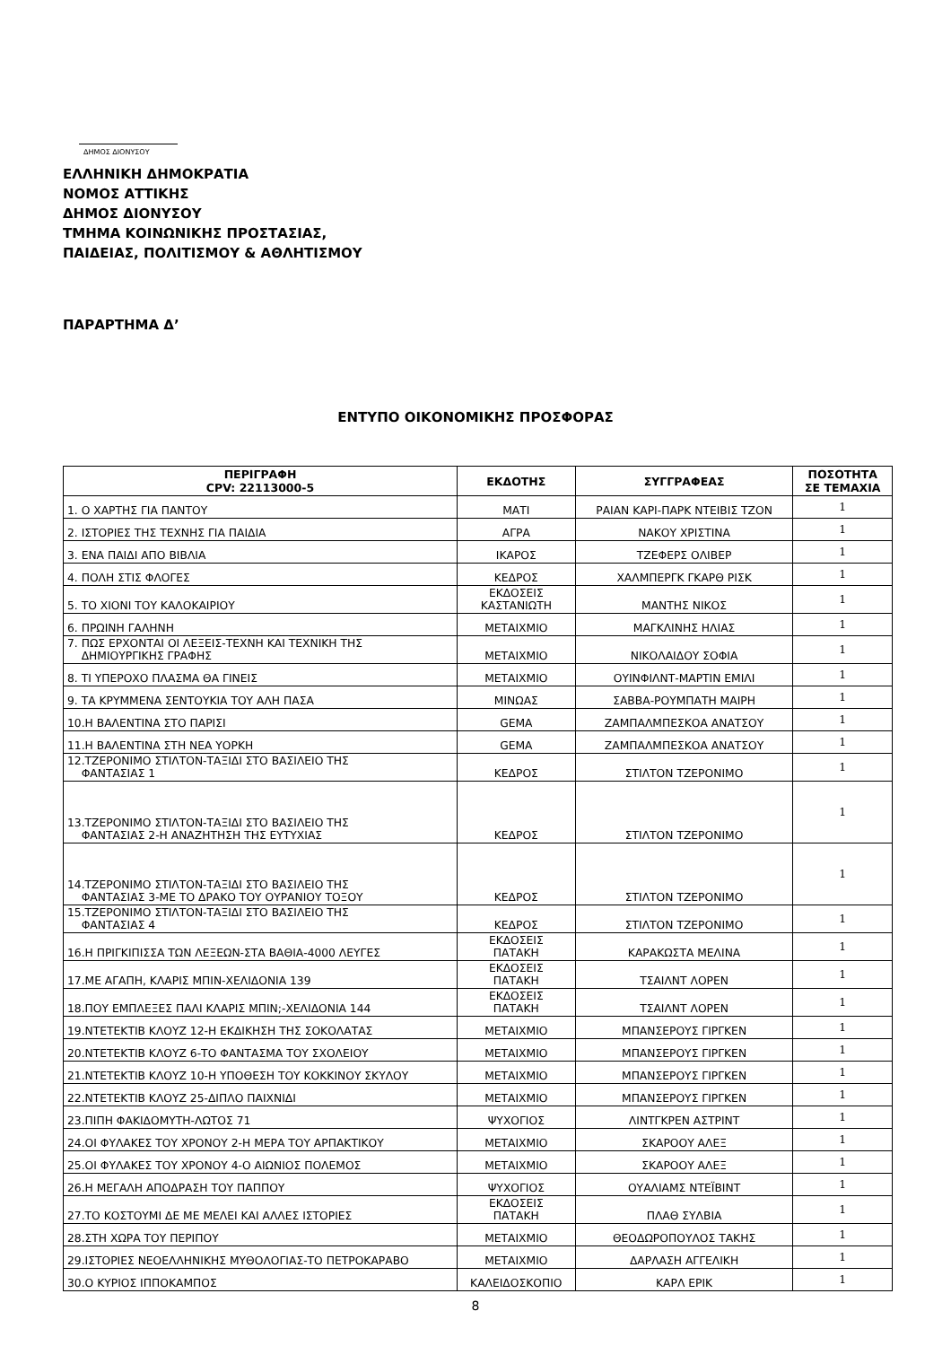ΔΗΜΟΣ ΔΙΟΝΥΣΟΥ
ΕΛΛΗΝΙΚΗ ΔΗΜΟΚΡΑΤΙΑ
ΝΟΜΟΣ ΑΤΤΙΚΗΣ
ΔΗΜΟΣ ΔΙΟΝΥΣΟΥ
ΤΜΗΜΑ ΚΟΙΝΩΝΙΚΗΣ ΠΡΟΣΤΑΣΙΑΣ,
ΠΑΙΔΕΙΑΣ, ΠΟΛΙΤΙΣΜΟΥ & ΑΘΛΗΤΙΣΜΟΥ
ΠΑΡΑΡΤΗΜΑ Δ’
ΕΝΤΥΠΟ ΟΙΚΟΝΟΜΙΚΗΣ ΠΡΟΣΦΟΡΑΣ
| ΠΕΡΙΓΡΑΦΗ CPV: 22113000-5 | ΕΚΔΟΤΗΣ | ΣΥΓΓΡΑΦΕΑΣ | ΠΟΣΟΤΗΤΑ ΣΕ ΤΕΜΑΧΙΑ |
| --- | --- | --- | --- |
| 1. Ο ΧΑΡΤΗΣ ΓΙΑ ΠΑΝΤΟΥ | ΜΑΤΙ | ΡΑΙΑΝ ΚΑΡΙ-ΠΑΡΚ ΝΤΕΙΒΙΣ ΤΖΟΝ | 1 |
| 2. ΙΣΤΟΡΙΕΣ ΤΗΣ ΤΕΧΝΗΣ ΓΙΑ ΠΑΙΔΙΑ | ΑΓΡΑ | ΝΑΚΟΥ ΧΡΙΣΤΙΝΑ | 1 |
| 3. ΕΝΑ ΠΑΙΔΙ ΑΠΟ ΒΙΒΛΙΑ | ΙΚΑΡΟΣ | ΤΖΕΦΕΡΣ ΟΛΙΒΕΡ | 1 |
| 4. ΠΟΛΗ ΣΤΙΣ ΦΛΟΓΕΣ | ΚΕΔΡΟΣ | ΧΑΛΜΠΕΡΓΚ ΓΚΑΡΘ ΡΙΣΚ | 1 |
| 5. ΤΟ ΧΙΟΝΙ ΤΟΥ ΚΑΛΟΚΑΙΡΙΟΥ | ΕΚΔΟΣΕΙΣ ΚΑΣΤΑΝΙΩΤΗ | ΜΑΝΤΗΣ ΝΙΚΟΣ | 1 |
| 6. ΠΡΩΙΝΗ ΓΑΛΗΝΗ | ΜΕΤΑΙΧΜΙΟ | ΜΑΓΚΛΙΝΗΣ ΗΛΙΑΣ | 1 |
| 7. ΠΩΣ ΕΡΧΟΝΤΑΙ ΟΙ ΛΕΞΕΙΣ-ΤΕΧΝΗ ΚΑΙ ΤΕΧΝΙΚΗ ΤΗΣ ΔΗΜΙΟΥΡΓΙΚΗΣ ΓΡΑΦΗΣ | ΜΕΤΑΙΧΜΙΟ | ΝΙΚΟΛΑΙΔΟΥ ΣΟΦΙΑ | 1 |
| 8. ΤΙ ΥΠΕΡΟΧΟ ΠΛΑΣΜΑ ΘΑ ΓΙΝΕΙΣ | ΜΕΤΑΙΧΜΙΟ | ΟΥΙΝΦΙΛΝΤ-ΜΑΡΤΙΝ ΕΜΙΛΙ | 1 |
| 9. ΤΑ ΚΡΥΜΜΕΝΑ ΣΕΝΤΟΥΚΙΑ ΤΟΥ ΑΛΗ ΠΑΣΑ | ΜΙΝΩΑΣ | ΣΑΒΒΑ-ΡΟΥΜΠΑΤΗ ΜΑΙΡΗ | 1 |
| 10.Η ΒΑΛΕΝΤΙΝΑ ΣΤΟ ΠΑΡΙΣΙ | GEMA | ΖΑΜΠΑΛΜΠΕΣΚΟΑ ΑΝΑΤΣΟΥ | 1 |
| 11.Η ΒΑΛΕΝΤΙΝΑ ΣΤΗ ΝΕΑ ΥΟΡΚΗ | GEMA | ΖΑΜΠΑΛΜΠΕΣΚΟΑ ΑΝΑΤΣΟΥ | 1 |
| 12.ΤΖΕΡΟΝΙΜΟ ΣΤΙΛΤΟΝ-ΤΑΞΙΔΙ ΣΤΟ ΒΑΣΙΛΕΙΟ ΤΗΣ ΦΑΝΤΑΣΙΑΣ 1 | ΚΕΔΡΟΣ | ΣΤΙΛΤΟΝ ΤΖΕΡΟΝΙΜΟ | 1 |
| 13.ΤΖΕΡΟΝΙΜΟ ΣΤΙΛΤΟΝ-ΤΑΞΙΔΙ ΣΤΟ ΒΑΣΙΛΕΙΟ ΤΗΣ ΦΑΝΤΑΣΙΑΣ 2-Η ΑΝΑΖΗΤΗΣΗ ΤΗΣ ΕΥΤΥΧΙΑΣ | ΚΕΔΡΟΣ | ΣΤΙΛΤΟΝ ΤΖΕΡΟΝΙΜΟ | 1 |
| 14.ΤΖΕΡΟΝΙΜΟ ΣΤΙΛΤΟΝ-ΤΑΞΙΔΙ ΣΤΟ ΒΑΣΙΛΕΙΟ ΤΗΣ ΦΑΝΤΑΣΙΑΣ 3-ΜΕ ΤΟ ΔΡΑΚΟ ΤΟΥ ΟΥΡΑΝΙΟΥ ΤΟΞΟΥ | ΚΕΔΡΟΣ | ΣΤΙΛΤΟΝ ΤΖΕΡΟΝΙΜΟ | 1 |
| 15.ΤΖΕΡΟΝΙΜΟ ΣΤΙΛΤΟΝ-ΤΑΞΙΔΙ ΣΤΟ ΒΑΣΙΛΕΙΟ ΤΗΣ ΦΑΝΤΑΣΙΑΣ 4 | ΚΕΔΡΟΣ | ΣΤΙΛΤΟΝ ΤΖΕΡΟΝΙΜΟ | 1 |
| 16.Η ΠΡΙΓΚΙΠΙΣΣΑ ΤΩΝ ΛΕΞΕΩΝ-ΣΤΑ ΒΑΘΙΑ-4000 ΛΕΥΓΕΣ | ΕΚΔΟΣΕΙΣ ΠΑΤΑΚΗ | ΚΑΡΑΚΩΣΤΑ ΜΕΛΙΝΑ | 1 |
| 17.ΜΕ ΑΓΑΠΗ, ΚΛΑΡΙΣ ΜΠΙΝ-ΧΕΛΙΔΟΝΙΑ 139 | ΕΚΔΟΣΕΙΣ ΠΑΤΑΚΗ | ΤΣΑΙΛΝΤ ΛΟΡΕΝ | 1 |
| 18.ΠΟΥ ΕΜΠΛΕΞΕΣ ΠΑΛΙ ΚΛΑΡΙΣ ΜΠΙΝ;-ΧΕΛΙΔΟΝΙΑ 144 | ΕΚΔΟΣΕΙΣ ΠΑΤΑΚΗ | ΤΣΑΙΛΝΤ ΛΟΡΕΝ | 1 |
| 19.ΝΤΕΤΕΚΤΙΒ ΚΛΟΥΖ 12-Η ΕΚΔΙΚΗΣΗ ΤΗΣ ΣΟΚΟΛΑΤΑΣ | ΜΕΤΑΙΧΜΙΟ | ΜΠΑΝΣΕΡΟΥΣ ΓΙΡΓΚΕΝ | 1 |
| 20.ΝΤΕΤΕΚΤΙΒ ΚΛΟΥΖ 6-ΤΟ ΦΑΝΤΑΣΜΑ ΤΟΥ ΣΧΟΛΕΙΟΥ | ΜΕΤΑΙΧΜΙΟ | ΜΠΑΝΣΕΡΟΥΣ ΓΙΡΓΚΕΝ | 1 |
| 21.ΝΤΕΤΕΚΤΙΒ ΚΛΟΥΖ 10-Η ΥΠΟΘΕΣΗ ΤΟΥ ΚΟΚΚΙΝΟΥ ΣΚΥΛΟΥ | ΜΕΤΑΙΧΜΙΟ | ΜΠΑΝΣΕΡΟΥΣ ΓΙΡΓΚΕΝ | 1 |
| 22.ΝΤΕΤΕΚΤΙΒ ΚΛΟΥΖ 25-ΔΙΠΛΟ ΠΑΙΧΝΙΔΙ | ΜΕΤΑΙΧΜΙΟ | ΜΠΑΝΣΕΡΟΥΣ ΓΙΡΓΚΕΝ | 1 |
| 23.ΠΙΠΗ ΦΑΚΙΔΟΜΥΤΗ-ΛΩΤΟΣ 71 | ΨΥΧΟΓΙΟΣ | ΛΙΝΤΓΚΡΕΝ ΑΣΤΡΙΝΤ | 1 |
| 24.ΟΙ ΦΥΛΑΚΕΣ ΤΟΥ ΧΡΟΝΟΥ 2-Η ΜΕΡΑ ΤΟΥ ΑΡΠΑΚΤΙΚΟΥ | ΜΕΤΑΙΧΜΙΟ | ΣΚΑΡΟΟΥ ΑΛΕΞ | 1 |
| 25.ΟΙ ΦΥΛΑΚΕΣ ΤΟΥ ΧΡΟΝΟΥ 4-Ο ΑΙΩΝΙΟΣ ΠΟΛΕΜΟΣ | ΜΕΤΑΙΧΜΙΟ | ΣΚΑΡΟΟΥ ΑΛΕΞ | 1 |
| 26.Η ΜΕΓΑΛΗ ΑΠΟΔΡΑΣΗ ΤΟΥ ΠΑΠΠΟΥ | ΨΥΧΟΓΙΟΣ | ΟΥΑΛΙΑΜΣ ΝΤΕΪΒΙΝΤ | 1 |
| 27.ΤΟ ΚΟΣΤΟΥΜΙ ΔΕ ΜΕ ΜΕΛΕΙ ΚΑΙ ΑΛΛΕΣ ΙΣΤΟΡΙΕΣ | ΕΚΔΟΣΕΙΣ ΠΑΤΑΚΗ | ΠΛΑΘ ΣΥΛΒΙΑ | 1 |
| 28.ΣΤΗ ΧΩΡΑ ΤΟΥ ΠΕΡΙΠΟΥ | ΜΕΤΑΙΧΜΙΟ | ΘΕΟΔΩΡΟΠΟΥΛΟΣ ΤΑΚΗΣ | 1 |
| 29.ΙΣΤΟΡΙΕΣ ΝΕΟΕΛΛΗΝΙΚΗΣ ΜΥΘΟΛΟΓΙΑΣ-ΤΟ ΠΕΤΡΟΚΑΡΑΒΟ | ΜΕΤΑΙΧΜΙΟ | ΔΑΡΛΑΣΗ ΑΓΓΕΛΙΚΗ | 1 |
| 30.Ο ΚΥΡΙΟΣ ΙΠΠΟΚΑΜΠΟΣ | ΚΑΛΕΙΔΟΣΚΟΠΙΟ | ΚΑΡΛ ΕΡΙΚ | 1 |
8